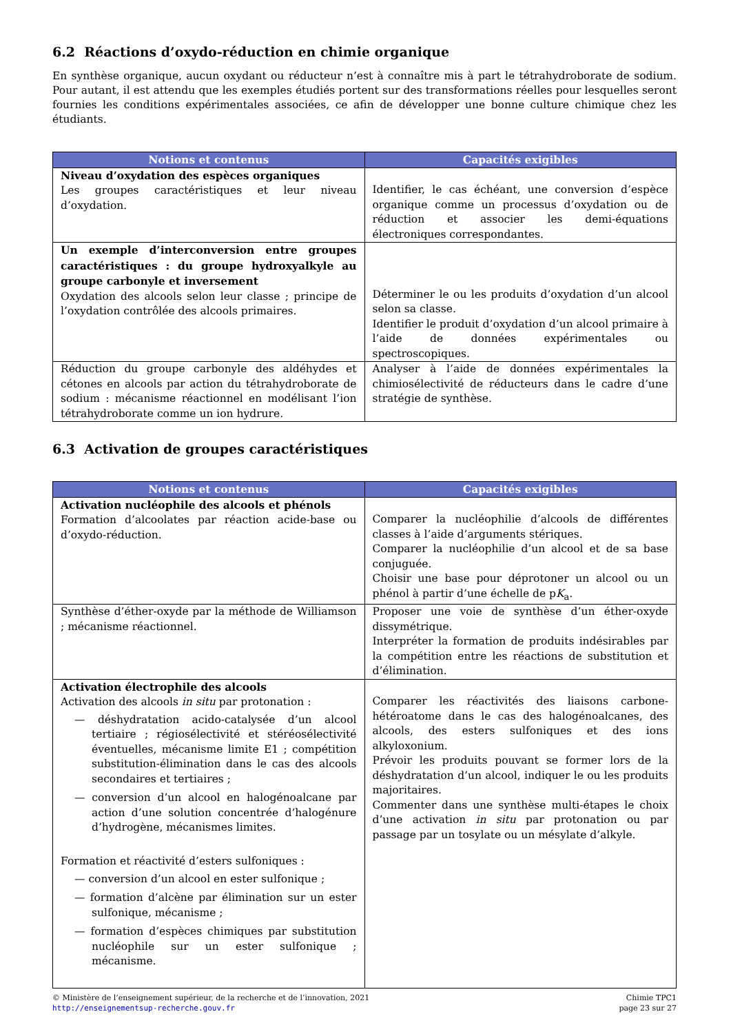6.2 Réactions d’oxydo-réduction en chimie organique
En synthèse organique, aucun oxydant ou réducteur n’est à connaître mis à part le tétrahydroborate de sodium. Pour autant, il est attendu que les exemples étudiés portent sur des transformations réelles pour lesquelles seront fournies les conditions expérimentales associées, ce afin de développer une bonne culture chimique chez les étudiants.
| Notions et contenus | Capacités exigibles |
| --- | --- |
| Niveau d’oxydation des espèces organiques Les groupes caractéristiques et leur niveau d’oxydation. | Identifier, le cas échéant, une conversion d’espèce organique comme un processus d’oxydation ou de réduction et associer les demi-équations électroniques correspondantes. |
| Un exemple d’interconversion entre groupes caractéristiques : du groupe hydroxyalkyle au groupe carbonyle et inversement Oxydation des alcools selon leur classe ; principe de l’oxydation contrôlée des alcools primaires. | Déterminer le ou les produits d’oxydation d’un alcool selon sa classe. Identifier le produit d’oxydation d’un alcool primaire à l’aide de données expérimentales ou spectroscopiques. |
| Réduction du groupe carbonyle des aldéhydes et cétones en alcools par action du tétrahydroborate de sodium : mécanisme réactionnel en modélisant l’ion tétrahydroborate comme un ion hydrure. | Analyser à l’aide de données expérimentales la chimiosélectivité de réducteurs dans le cadre d’une stratégie de synthèse. |
6.3 Activation de groupes caractéristiques
| Notions et contenus | Capacités exigibles |
| --- | --- |
| Activation nucléophile des alcools et phénols Formation d’alcoolates par réaction acide-base ou d’oxydo-réduction. | Comparer la nucléophilie d’alcools de différentes classes à l’aide d’arguments stériques. Comparer la nucléophilie d’un alcool et de sa base conjuguée. Choisir une base pour déprotoner un alcool ou un phénol à partir d’une échelle de p K<sub>a</sub>. |
| Synthèse d’éther-oxyde par la méthode de Williamson ; mécanisme réactionnel. | Proposer une voie de synthèse d’un éther-oxyde dissymétrique. Interpréter la formation de produits indésirables par la compétition entre les réactions de substitution et d’élimination. |
| Activation électrophile des alcools Activation des alcools in situ par protonation : — déshydratation acido-catalysée d’un alcool tertiaire ; régiosélectivité et stéréosélectivité éventuelles, mécanisme limite E1 ; compétition substitution-élimination dans le cas des alcools secondaires et tertiaires ; — conversion d’un alcool en halogénoalcane par action d’une solution concentrée d’halogénure d’hydrogène, mécanismes limites. Formation et réactivité d’esters sulfoniques : — conversion d’un alcool en ester sulfonique ; — formation d’alcène par élimination sur un ester sulfonique, mécanisme ; — formation d’espèces chimiques par substitution nucléophile sur un ester sulfonique ; mécanisme. | Comparer les réactivités des liaisons carbone-hétéroatome dans le cas des halogénoalcanes, des alcools, des esters sulfoniques et des ions alkyloxonium. Prévoir les produits pouvant se former lors de la déshydratation d’un alcool, indiquer le ou les produits majoritaires. Commenter dans une synthèse multi-étapes le choix d’une activation in situ par protonation ou par passage par un tosylate ou un mésylate d’alkyle. |
© Ministère de l’enseignement supérieur, de la recherche et de l’innovation, 2021
http://enseignementsup-recherche.gouv.fr
Chimie TPC1
page 23 sur 27